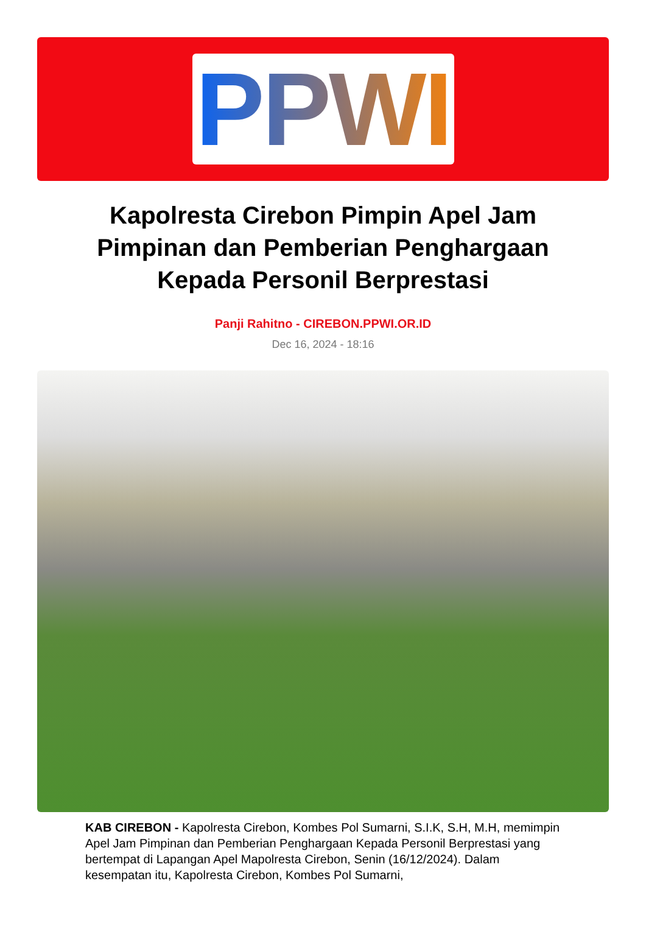PPWI
Kapolresta Cirebon Pimpin Apel Jam Pimpinan dan Pemberian Penghargaan Kepada Personil Berprestasi
Panji Rahitno - CIREBON.PPWI.OR.ID
Dec 16, 2024 - 18:16
KAB CIREBON - Kapolresta Cirebon, Kombes Pol Sumarni, S.I.K, S.H, M.H, memimpin Apel Jam Pimpinan dan Pemberian Penghargaan Kepada Personil Berprestasi yang bertempat di Lapangan Apel Mapolresta Cirebon, Senin (16/12/2024). Dalam kesempatan itu, Kapolresta Cirebon, Kombes Pol Sumarni,